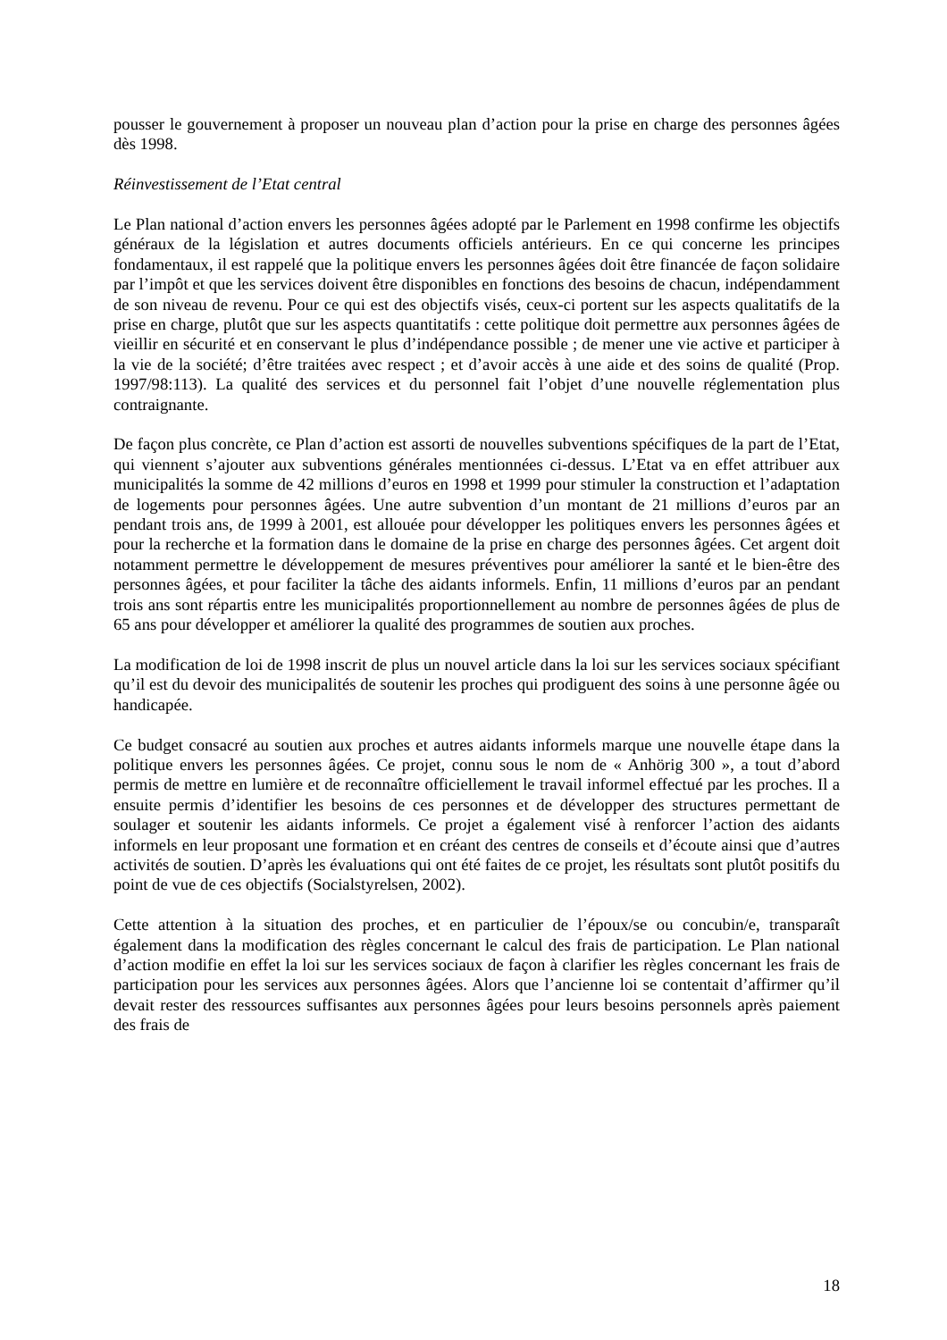pousser le gouvernement à proposer un nouveau plan d’action pour la prise en charge des personnes âgées dès 1998.
Réinvestissement de l’Etat central
Le Plan national d’action envers les personnes âgées adopté par le Parlement en 1998 confirme les objectifs généraux de la législation et autres documents officiels antérieurs. En ce qui concerne les principes fondamentaux, il est rappelé que la politique envers les personnes âgées doit être financée de façon solidaire par l’impôt et que les services doivent être disponibles en fonctions des besoins de chacun, indépendamment de son niveau de revenu. Pour ce qui est des objectifs visés, ceux-ci portent sur les aspects qualitatifs de la prise en charge, plutôt que sur les aspects quantitatifs : cette politique doit permettre aux personnes âgées de vieillir en sécurité et en conservant le plus d’indépendance possible ; de mener une vie active et participer à la vie de la société; d’être traitées avec respect ; et d’avoir accès à une aide et des soins de qualité (Prop. 1997/98:113). La qualité des services et du personnel fait l’objet d’une nouvelle réglementation plus contraignante.
De façon plus concrète, ce Plan d’action est assorti de nouvelles subventions spécifiques de la part de l’Etat, qui viennent s’ajouter aux subventions générales mentionnées ci-dessus. L’Etat va en effet attribuer aux municipalités la somme de 42 millions d’euros en 1998 et 1999 pour stimuler la construction et l’adaptation de logements pour personnes âgées. Une autre subvention d’un montant de 21 millions d’euros par an pendant trois ans, de 1999 à 2001, est allouée pour développer les politiques envers les personnes âgées et pour la recherche et la formation dans le domaine de la prise en charge des personnes âgées. Cet argent doit notamment permettre le développement de mesures préventives pour améliorer la santé et le bien-être des personnes âgées, et pour faciliter la tâche des aidants informels. Enfin, 11 millions d’euros par an pendant trois ans sont répartis entre les municipalités proportionnellement au nombre de personnes âgées de plus de 65 ans pour développer et améliorer la qualité des programmes de soutien aux proches.
La modification de loi de 1998 inscrit de plus un nouvel article dans la loi sur les services sociaux spécifiant qu’il est du devoir des municipalités de soutenir les proches qui prodiguent des soins à une personne âgée ou handicapée.
Ce budget consacré au soutien aux proches et autres aidants informels marque une nouvelle étape dans la politique envers les personnes âgées. Ce projet, connu sous le nom de « Anhörig 300 », a tout d’abord permis de mettre en lumière et de reconnaître officiellement le travail informel effectué par les proches. Il a ensuite permis d’identifier les besoins de ces personnes et de développer des structures permettant de soulager et soutenir les aidants informels. Ce projet a également visé à renforcer l’action des aidants informels en leur proposant une formation et en créant des centres de conseils et d’écoute ainsi que d’autres activités de soutien. D’après les évaluations qui ont été faites de ce projet, les résultats sont plutôt positifs du point de vue de ces objectifs (Socialstyrelsen, 2002).
Cette attention à la situation des proches, et en particulier de l’époux/se ou concubin/e, transparaît également dans la modification des règles concernant le calcul des frais de participation. Le Plan national d’action modifie en effet la loi sur les services sociaux de façon à clarifier les règles concernant les frais de participation pour les services aux personnes âgées. Alors que l’ancienne loi se contentait d’affirmer qu’il devait rester des ressources suffisantes aux personnes âgées pour leurs besoins personnels après paiement des frais de
18